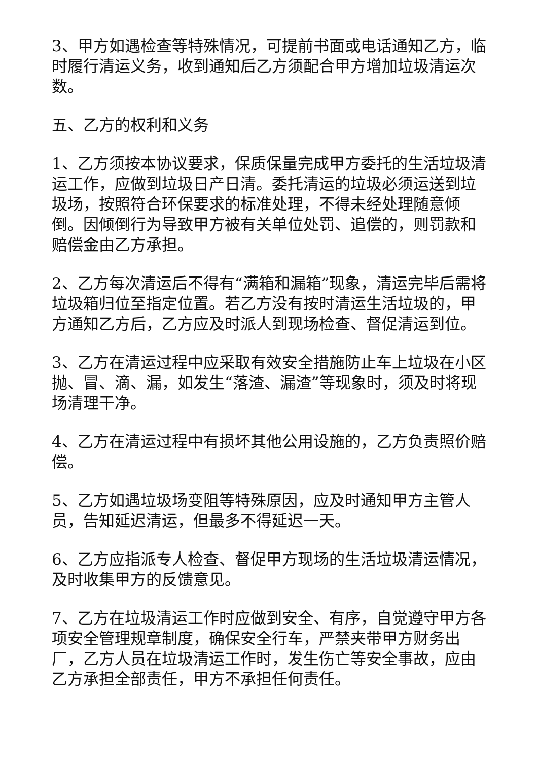3、甲方如遇检查等特殊情况，可提前书面或电话通知乙方，临时履行清运义务，收到通知后乙方须配合甲方增加垃圾清运次数。
五、乙方的权利和义务
1、乙方须按本协议要求，保质保量完成甲方委托的生活垃圾清运工作，应做到垃圾日产日清。委托清运的垃圾必须运送到垃圾场，按照符合环保要求的标准处理，不得未经处理随意倾倒。因倾倒行为导致甲方被有关单位处罚、追偿的，则罚款和赔偿金由乙方承担。
2、乙方每次清运后不得有“满箱和漏箱”现象，清运完毕后需将垃圾箱归位至指定位置。若乙方没有按时清运生活垃圾的，甲方通知乙方后，乙方应及时派人到现场检查、督促清运到位。
3、乙方在清运过程中应采取有效安全措施防止车上垃圾在小区抛、冒、滴、漏，如发生“落渣、漏渣”等现象时，须及时将现场清理干净。
4、乙方在清运过程中有损坏其他公用设施的，乙方负责照价赔偿。
5、乙方如遇垃圾场变阻等特殊原因，应及时通知甲方主管人员，告知延迟清运，但最多不得延迟一天。
6、乙方应指派专人检查、督促甲方现场的生活垃圾清运情况，及时收集甲方的反馈意见。
7、乙方在垃圾清运工作时应做到安全、有序，自觉遵守甲方各项安全管理规章制度，确保安全行车，严禁夹带甲方财务出厂，乙方人员在垃圾清运工作时，发生伤亡等安全事故，应由乙方承担全部责任，甲方不承担任何责任。